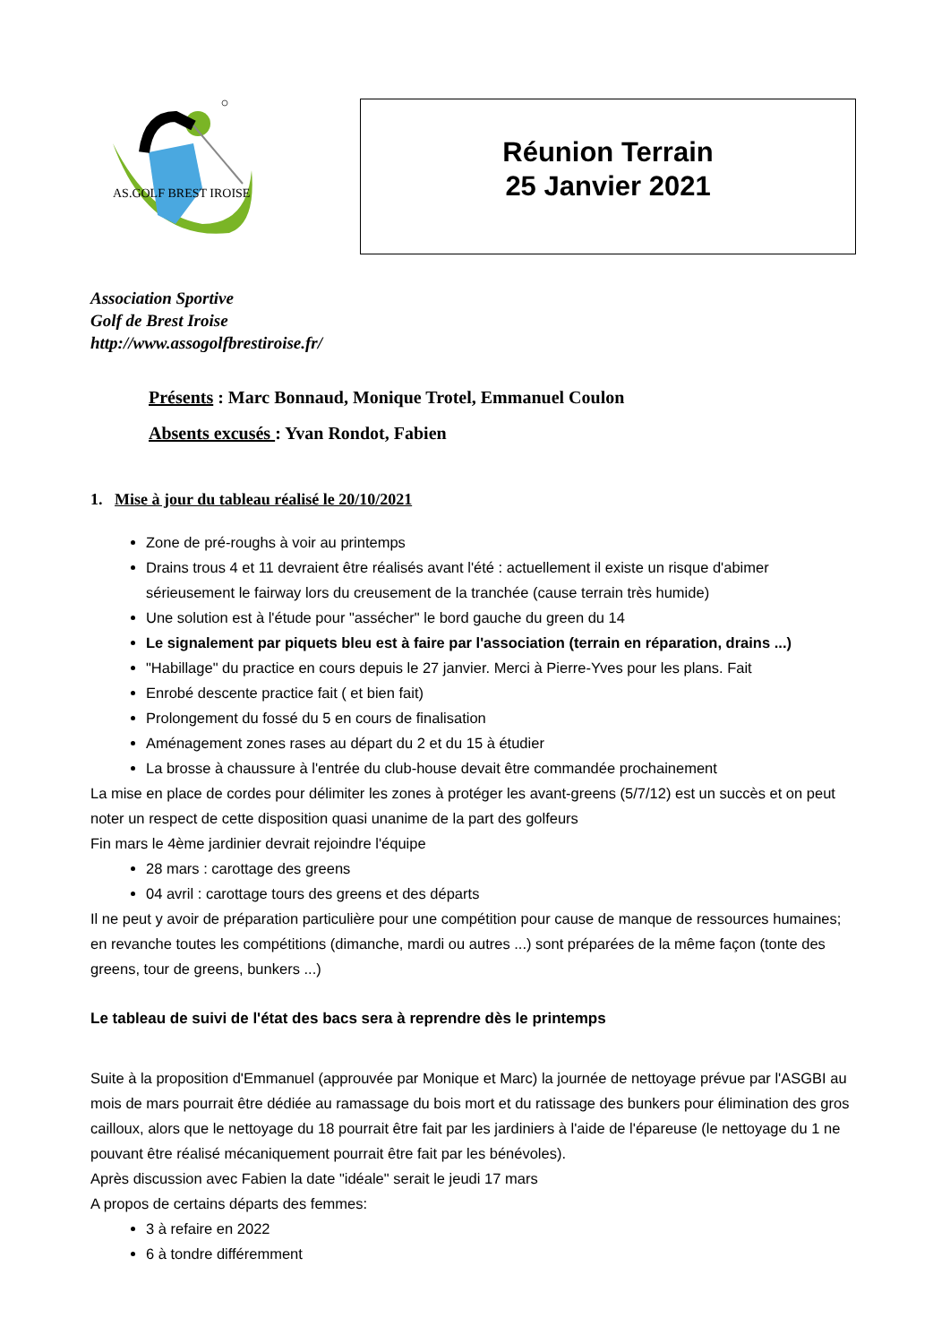AS.GOLF BREST IROISE
Réunion Terrain
25 Janvier 2021
Association Sportive
Golf de Brest Iroise
http://www.assogolfbrestiroise.fr/
Présents : Marc Bonnaud, Monique Trotel, Emmanuel Coulon
Absents excusés : Yvan Rondot, Fabien
1. Mise à jour du tableau réalisé le 20/10/2021
Zone de pré-roughs à voir au printemps
Drains trous 4 et 11 devraient être réalisés avant l'été : actuellement il existe un risque d'abimer sérieusement le fairway lors du creusement de la tranchée (cause terrain très humide)
Une solution est à l'étude pour "assécher" le bord gauche du green du 14
Le signalement par piquets bleu est à faire par l'association (terrain en réparation, drains ...)
"Habillage" du practice en cours depuis le 27 janvier. Merci à Pierre-Yves pour les plans. Fait
Enrobé descente practice fait ( et bien fait)
Prolongement du fossé du 5 en cours de finalisation
Aménagement zones rases au départ du 2 et du 15 à étudier
La brosse à chaussure à l'entrée du club-house devait être commandée prochainement
La mise en place de cordes pour délimiter les zones à protéger les avant-greens (5/7/12) est un succès et on peut noter un respect de cette disposition quasi unanime de la part des golfeurs
Fin mars le 4ème jardinier devrait rejoindre l'équipe
28 mars : carottage des greens
04 avril : carottage tours des greens et des départs
Il ne peut y avoir de préparation particulière pour une compétition pour cause de manque de ressources humaines; en revanche toutes les compétitions (dimanche, mardi ou autres ...) sont préparées de la même façon (tonte des greens, tour de greens, bunkers ...)
Le tableau de suivi de l'état des bacs sera à reprendre dès le printemps
Suite à la proposition d'Emmanuel (approuvée par Monique et Marc) la journée de nettoyage prévue par l'ASGBI au mois de mars pourrait être dédiée au ramassage du bois mort et du ratissage des bunkers pour élimination des gros cailloux, alors que le nettoyage du 18 pourrait être fait par les jardiniers à l'aide de l'épareuse (le nettoyage du 1 ne pouvant être réalisé mécaniquement pourrait être fait par les bénévoles).
Après discussion avec Fabien la date "idéale" serait le jeudi 17 mars
A propos de certains départs des femmes:
3 à refaire en 2022
6 à tondre différemment